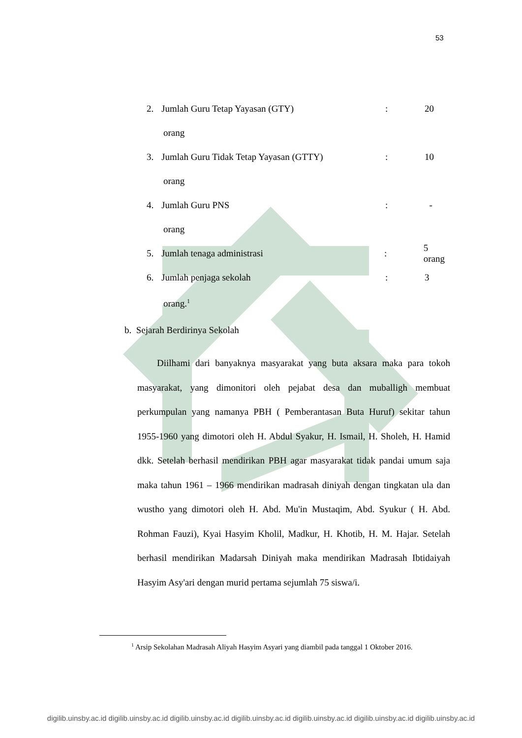53
2. Jumlah Guru Tetap Yayasan (GTY): 20
orang
3. Jumlah Guru Tidak Tetap Yayasan (GTTY): 10
orang
4. Jumlah Guru PNS: -
orang
5. Jumlah tenaga administrasi: 5 orang
6. Jumlah penjaga sekolah: 3
orang.<sup>1</sup>
b. Sejarah Berdirinya Sekolah
Diilhami dari banyaknya masyarakat yang buta aksara maka para tokoh masyarakat, yang dimonitori oleh pejabat desa dan muballigh membuat perkumpulan yang namanya PBH ( Pemberantasan Buta Huruf) sekitar tahun 1955-1960 yang dimotori oleh H. Abdul Syakur, H. Ismail, H. Sholeh, H. Hamid dkk. Setelah berhasil mendirikan PBH agar masyarakat tidak pandai umum saja maka tahun 1961 – 1966 mendirikan madrasah diniyah dengan tingkatan ula dan wustho yang dimotori oleh H. Abd. Mu'in Mustaqim, Abd. Syukur ( H. Abd. Rohman Fauzi), Kyai Hasyim Kholil, Madkur, H. Khotib, H. M. Hajar. Setelah berhasil mendirikan Madarsah Diniyah maka mendirikan Madrasah Ibtidaiyah Hasyim Asy'ari dengan murid pertama sejumlah 75 siswa/i.
<sup>1</sup> Arsip Sekolahan Madrasah Aliyah Hasyim Asyari yang diambil pada tanggal 1 Oktober 2016.
digilib.uinsby.ac.id digilib.uinsby.ac.id digilib.uinsby.ac.id digilib.uinsby.ac.id digilib.uinsby.ac.id digilib.uinsby.ac.id digilib.uinsby.ac.id